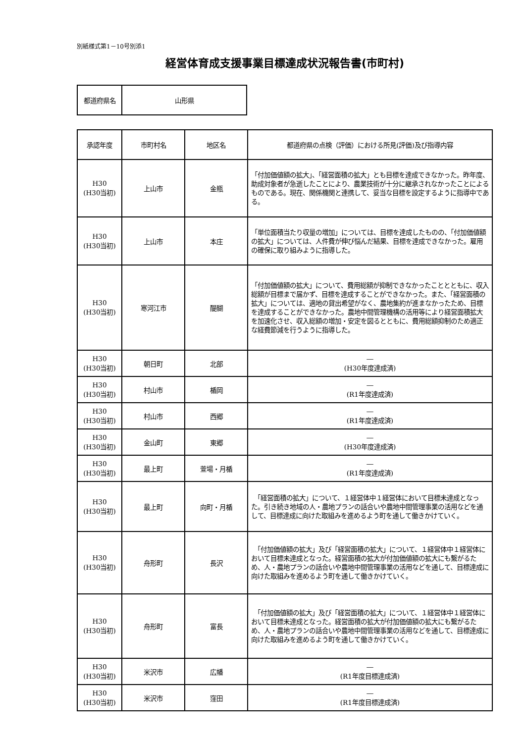別紙様式第1－10号別添1
経営体育成支援事業目標達成状況報告書(市町村)
| 都道府県名 | 山形県 |
| 承認年度 | 市町村名 | 地区名 | 都道府県の点検（評価）における所見(評価)及び指導内容 |
| --- | --- | --- | --- |
| H30 (H30当初) | 上山市 | 金瓶 | 「付加価値額の拡大」、「経営面積の拡大」とも目標を達成できなかった。昨年度、助成対象者が急逝したことにより、農業技術が十分に継承されなかったことによるものである。現在、関係機関と連携して、妥当な目標を設定するように指導中である。 |
| H30 (H30当初) | 上山市 | 本庄 | 「単位面積当たり収量の増加」については、目標を達成したものの、「付加価値額の拡大」については、人件費が伸び悩んだ結果、目標を達成できなかった。雇用の確保に取り組みように指導した。 |
| H30 (H30当初) | 寒河江市 | 醍醐 | 「付加価値額の拡大」について、費用総額が抑制できなかったこととともに、収入総額が目標まで届かず、目標を達成することができなかった。また、「経営面積の拡大」については、適地の貸出希望がなく、農地集約が進まなかったため、目標を達成することができなかった。農地中間管理機構の活用等により経営面積拡大を加速化させ、収入総額の増加・安定を図るとともに、費用総額抑制のため適正な経費節減を行うように指導した。 |
| H30 (H30当初) | 朝日町 | 北部 | ― (H30年度達成済) |
| H30 (H30当初) | 村山市 | 楯岡 | ― (R1年度達成済) |
| H30 (H30当初) | 村山市 | 西郷 | ― (R1年度達成済) |
| H30 (H30当初) | 金山町 | 東郷 | ― (H30年度達成済) |
| H30 (H30当初) | 最上町 | 萱場・月楯 | ― (R1年度達成済) |
| H30 (H30当初) | 最上町 | 向町・月楯 | 「経営面積の拡大」について、１経営体中１経営体において目標未達成となった。引き続き地域の人・農地プランの話合いや農地中間管理事業の活用などを通して、目標達成に向けた取組みを進めるよう町を通して働きかけていく。 |
| H30 (H30当初) | 舟形町 | 長沢 | 「付加価値額の拡大」及び「経営面積の拡大」について、１経営体中１経営体において目標未達成となった。経営面積の拡大が付加価値額の拡大にも繋がるため、人・農地プランの話合いや農地中間管理事業の活用などを通して、目標達成に向けた取組みを進めるよう町を通して働きかけていく。 |
| H30 (H30当初) | 舟形町 | 富長 | 「付加価値額の拡大」及び「経営面積の拡大」について、１経営体中１経営体において目標未達成となった。経営面積の拡大が付加価値額の拡大にも繋がるため、人・農地プランの話合いや農地中間管理事業の活用などを通して、目標達成に向けた取組みを進めるよう町を通して働きかけていく。 |
| H30 (H30当初) | 米沢市 | 広幡 | ― (R1年度目標達成済) |
| H30 (H30当初) | 米沢市 | 窪田 | ― (R1年度目標達成済) |